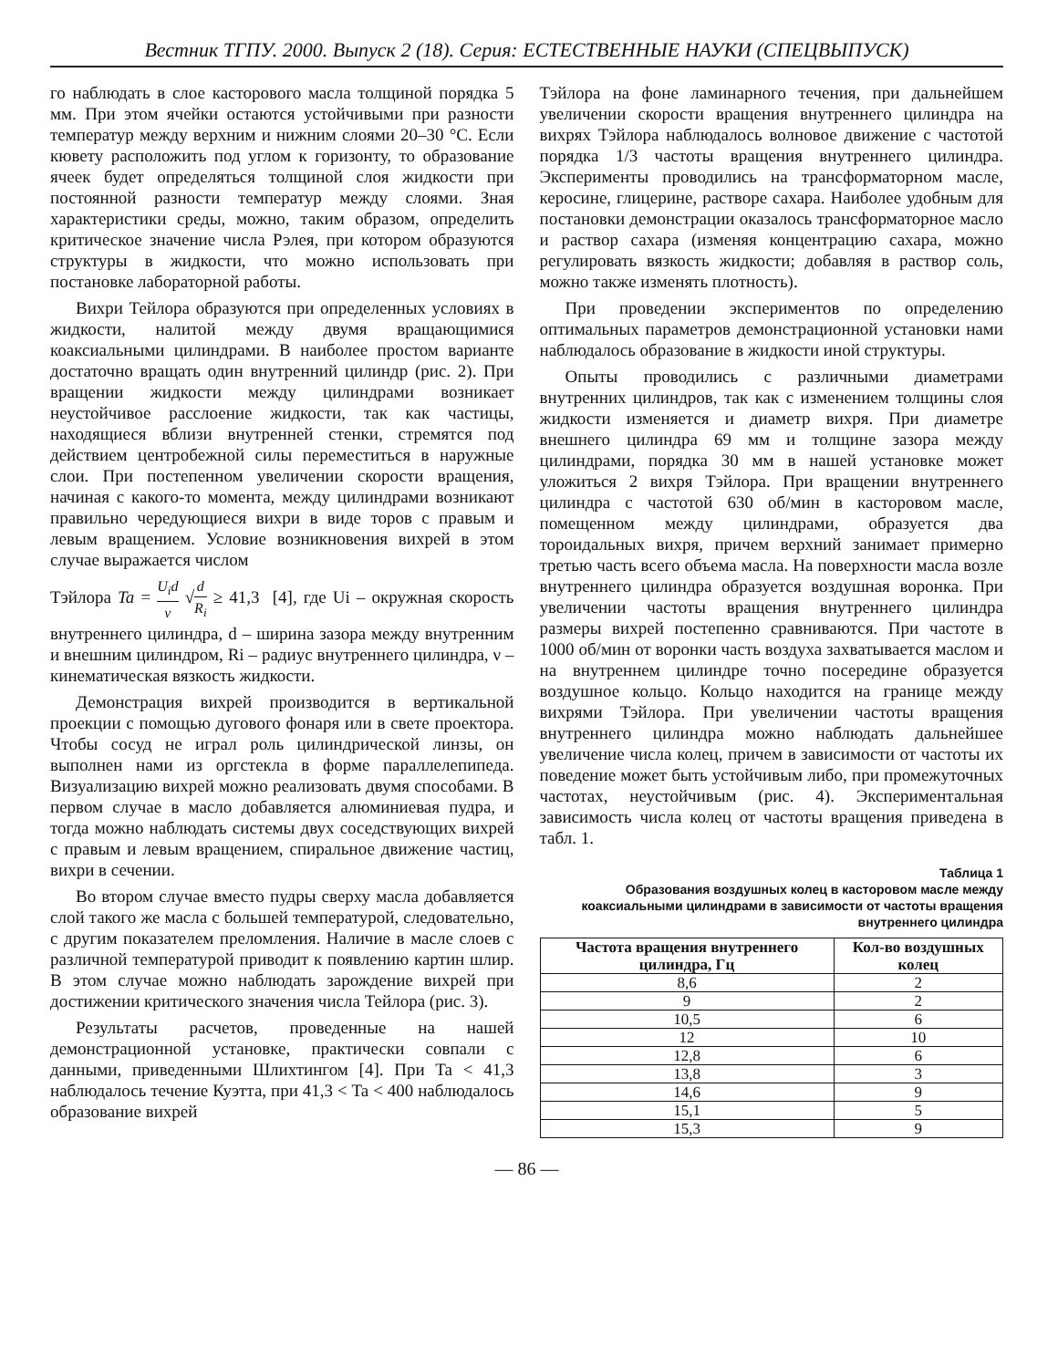Вестник ТГПУ. 2000. Выпуск 2 (18). Серия: ЕСТЕСТВЕННЫЕ НАУКИ (СПЕЦВЫПУСК)
го наблюдать в слое касторового масла толщиной порядка 5 мм. При этом ячейки остаются устойчивыми при разности температур между верхним и нижним слоями 20–30 °С. Если кювету расположить под углом к горизонту, то образование ячеек будет определяться толщиной слоя жидкости при постоянной разности температур между слоями. Зная характеристики среды, можно, таким образом, определить критическое значение числа Рэлея, при котором образуются структуры в жидкости, что можно использовать при постановке лабораторной работы.
Вихри Тейлора образуются при определенных условиях в жидкости, налитой между двумя вращающимися коаксиальными цилиндрами. В наиболее простом варианте достаточно вращать один внутренний цилиндр (рис. 2). При вращении жидкости между цилиндрами возникает неустойчивое расслоение жидкости, так как частицы, находящиеся вблизи внутренней стенки, стремятся под действием центробежной силы переместиться в наружные слои. При постепенном увеличении скорости вращения, начиная с какого-то момента, между цилиндрами возникают правильно чередующиеся вихри в виде торов с правым и левым вращением. Условие возникновения вихрей в этом случае выражается числом
Тэйлора Ta = U<sub>i</sub>d ν √d R<sub>i</sub> ≥ 41,3 [4], где Ui – окружная скорость внутреннего цилиндра, d – ширина зазора между внутренним и внешним цилиндром, Ri – радиус внутреннего цилиндра, ν – кинематическая вязкость жидкости.
Демонстрация вихрей производится в вертикальной проекции с помощью дугового фонаря или в свете проектора. Чтобы сосуд не играл роль цилиндрической линзы, он выполнен нами из оргстекла в форме параллелепипеда. Визуализацию вихрей можно реализовать двумя способами. В первом случае в масло добавляется алюминиевая пудра, и тогда можно наблюдать системы двух соседствующих вихрей с правым и левым вращением, спиральное движение частиц, вихри в сечении.
Во втором случае вместо пудры сверху масла добавляется слой такого же масла с большей температурой, следовательно, с другим показателем преломления. Наличие в масле слоев с различной температурой приводит к появлению картин шлир. В этом случае можно наблюдать зарождение вихрей при достижении критического значения числа Тейлора (рис. 3).
Результаты расчетов, проведенные на нашей демонстрационной установке, практически совпали с данными, приведенными Шлихтингом [4]. При Ta < 41,3 наблюдалось течение Куэтта, при 41,3 < Ta < 400 наблюдалось образование вихрей
Тэйлора на фоне ламинарного течения, при дальнейшем увеличении скорости вращения внутреннего цилиндра на вихрях Тэйлора наблюдалось волновое движение с частотой порядка 1/3 частоты вращения внутреннего цилиндра. Эксперименты проводились на трансформаторном масле, керосине, глицерине, растворе сахара. Наиболее удобным для постановки демонстрации оказалось трансформаторное масло и раствор сахара (изменяя концентрацию сахара, можно регулировать вязкость жидкости; добавляя в раствор соль, можно также изменять плотность).
При проведении экспериментов по определению оптимальных параметров демонстрационной установки нами наблюдалось образование в жидкости иной структуры.
Опыты проводились с различными диаметрами внутренних цилиндров, так как с изменением толщины слоя жидкости изменяется и диаметр вихря. При диаметре внешнего цилиндра 69 мм и толщине зазора между цилиндрами, порядка 30 мм в нашей установке может уложиться 2 вихря Тэйлора. При вращении внутреннего цилиндра с частотой 630 об/мин в касторовом масле, помещенном между цилиндрами, образуется два тороидальных вихря, причем верхний занимает примерно третью часть всего объема масла. На поверхности масла возле внутреннего цилиндра образуется воздушная воронка. При увеличении частоты вращения внутреннего цилиндра размеры вихрей постепенно сравниваются. При частоте в 1000 об/мин от воронки часть воздуха захватывается маслом и на внутреннем цилиндре точно посередине образуется воздушное кольцо. Кольцо находится на границе между вихрями Тэйлора. При увеличении частоты вращения внутреннего цилиндра можно наблюдать дальнейшее увеличение числа колец, причем в зависимости от частоты их поведение может быть устойчивым либо, при промежуточных частотах, неустойчивым (рис. 4). Экспериментальная зависимость числа колец от частоты вращения приведена в табл. 1.
Таблица 1
Образования воздушных колец в касторовом масле между коаксиальными цилиндрами в зависимости от частоты вращения внутреннего цилиндра
| Частота вращения внутреннего цилиндра, Гц | Кол-во воздушных колец |
| --- | --- |
| 8,6 | 2 |
| 9 | 2 |
| 10,5 | 6 |
| 12 | 10 |
| 12,8 | 6 |
| 13,8 | 3 |
| 14,6 | 9 |
| 15,1 | 5 |
| 15,3 | 9 |
— 86 —